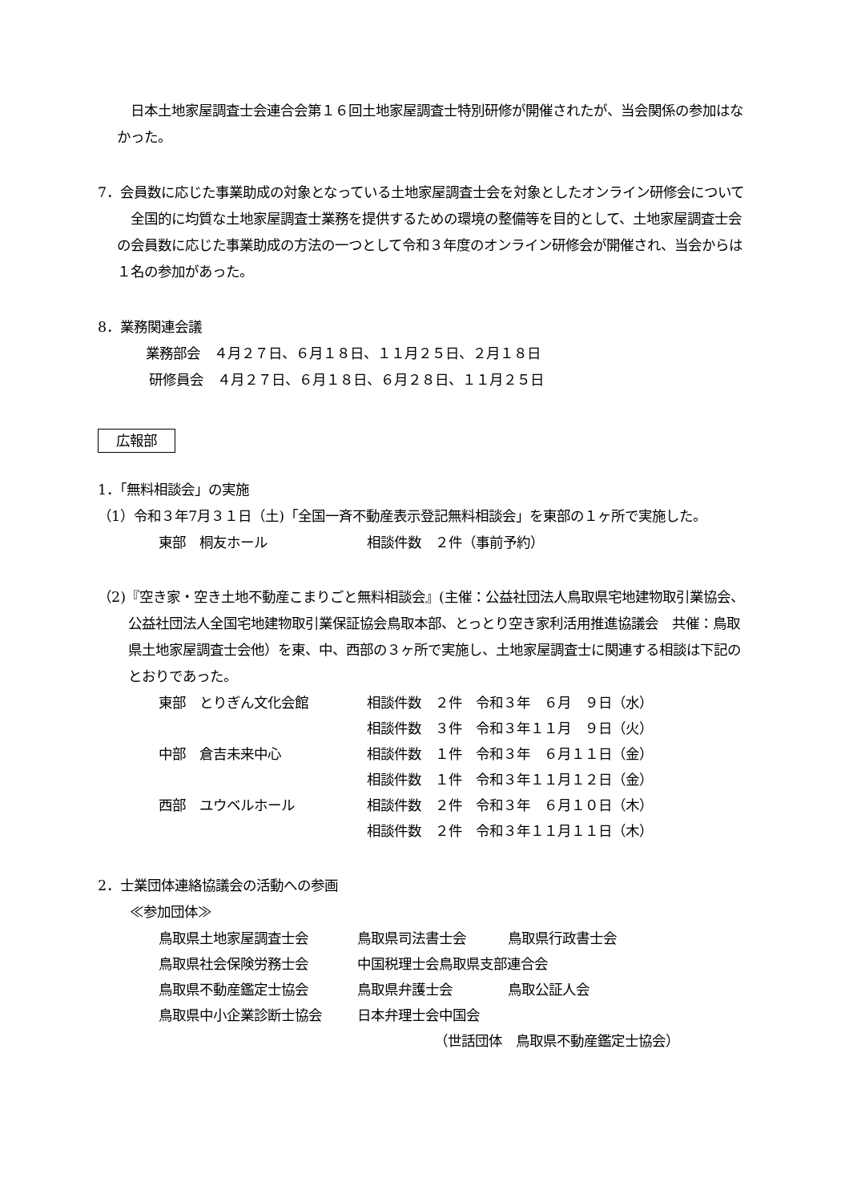日本土地家屋調査士会連合会第１６回土地家屋調査士特別研修が開催されたが、当会関係の参加はなかった。
7．会員数に応じた事業助成の対象となっている土地家屋調査士会を対象としたオンライン研修会について
　全国的に均質な土地家屋調査士業務を提供するための環境の整備等を目的として、土地家屋調査士会の会員数に応じた事業助成の方法の一つとして令和３年度のオンライン研修会が開催され、当会からは１名の参加があった。
8．業務関連会議
業務部会　４月２７日、６月１８日、１１月２５日、２月１８日
研修員会　４月２７日、６月１８日、６月２８日、１１月２５日
広報部
1．「無料相談会」の実施
（1）令和３年7月３１日（土)「全国一斉不動産表示登記無料相談会」を東部の１ヶ所で実施した。
| 東部 桐友ホール | 相談件数 ２件（事前予約） |
（2)『空き家・空き土地不動産こまりごと無料相談会』(主催：公益社団法人鳥取県宅地建物取引業協会、公益社団法人全国宅地建物取引業保証協会鳥取本部、とっとり空き家利活用推進協議会　共催：鳥取県土地家屋調査士会他）を東、中、西部の３ヶ所で実施し、土地家屋調査士に関連する相談は下記のとおりであった。
| 東部 とりぎん文化会館 | 相談件数 ２件 令和３年 ６月 ９日（水） |
| | 相談件数 ３件 令和３年１１月 ９日（火） |
| 中部 倉吉未来中心 | 相談件数 １件 令和３年 ６月１１日（金） |
| | 相談件数 １件 令和３年１１月１２日（金） |
| 西部 ユウベルホール | 相談件数 ２件 令和３年 ６月１０日（木） |
| | 相談件数 ２件 令和３年１１月１１日（木） |
2．士業団体連絡協議会の活動への参画
≪参加団体≫
| 鳥取県土地家屋調査士会 | 鳥取県司法書士会 | 鳥取県行政書士会 |
| 鳥取県社会保険労務士会 | 中国税理士会鳥取県支部連合会 | |
| 鳥取県不動産鑑定士協会 | 鳥取県弁護士会 | 鳥取公証人会 |
| 鳥取県中小企業診断士協会 | 日本弁理士会中国会 | |
（世話団体　鳥取県不動産鑑定士協会）